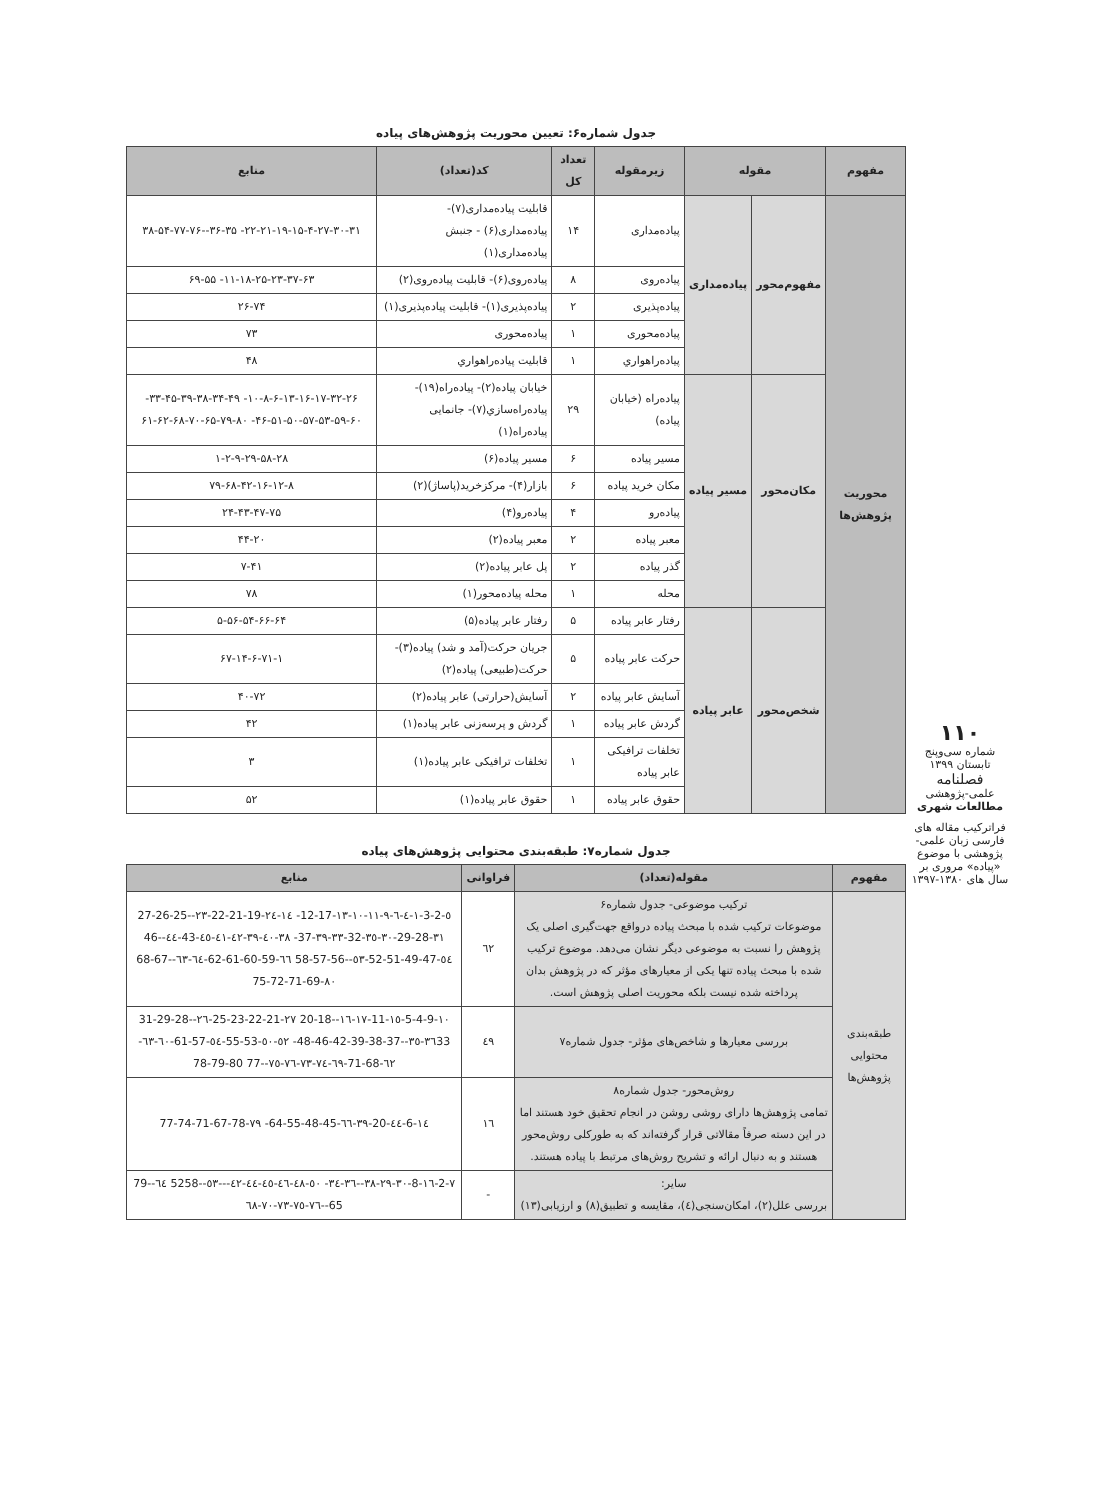جدول شماره۶: تعیین محوریت پژوهش‌های پیاده
| مفهوم | مقوله | | زیرمقوله | تعداد کل | کد(تعداد) | منابع |
| --- | --- | --- | --- | --- | --- | --- |
| محوریت پژوهش‌ها | مفهوم‌محور | پیاده‌مداری | پیاده‌مداری | ۱۴ | قابلیت پیاده‌مداری(۷)- پیاده‌مداری(۶) - جنبش پیاده‌مداری(۱) | ۲۲-۲۱-۱۹-۱۵-۴-۲۷-۳۰-۳۱- ۳۶-۳۵--۳۸-۵۴-۷۷-۷۶ |
| | | | پیاده‌روی | ۸ | پیاده‌روی(۶)- قابلیت پیاده‌روی(۲) | ۱۱-۱۸-۲۵-۲۳-۳۷-۶۳- ۶۹-۵۵ |
| | | | پیاده‌پذیری | ۲ | پیاده‌پذیری(۱)- قابلیت پیاده‌پذیری(۱) | ۲۶-۷۴ |
| | | | پیاده‌محوری | ۱ | پیاده‌محوری | ۷۳ |
| | | | پیاده‌راهواري | ۱ | قابلیت پیاده‌راهواري | ۴۸ |
| | مکان‌محور | مسیر پیاده | پیاده‌راه (خیابان پیاده) | ۲۹ | خیابان پیاده(۲)- پیاده‌راه(۱۹)- پیاده‌راه‌سازي(۷)- جانمایی پیاده‌راه(۱) | ۱۰-۸-۶-۱۳-۱۶-۱۷-۳۲-۲۶- ۳۳-۴۵-۳۹-۳۸-۳۴-۴۹- ۴۶-۵۱-۵۰-۵۷-۵۳-۵۹-۶۰- ۶۱-۶۲-۶۸-۷۰-۶۵-۷۹-۸۰ |
| | | | مسیر پیاده | ۶ | مسیر پیاده(۶) | ۱-۲-۹-۲۹-۵۸-۲۸ |
| | | | مکان خرید پیاده | ۶ | بازار(۴)- مرکزخرید(پاساژ)(۲) | ۷۹-۶۸-۴۲-۱۶-۱۲-۸ |
| | | | پیاده‌رو | ۴ | پیاده‌رو(۴) | ۲۴-۴۳-۴۷-۷۵ |
| | | | معبر پیاده | ۲ | معبر پیاده(۲) | ۴۴-۲۰ |
| | | | گذر پیاده | ۲ | پل عابر پیاده(۲) | ۷-۴۱ |
| | | | محله | ۱ | محله پیاده‌محور(۱) | ۷۸ |
| | شخص‌محور | عابر پیاده | رفتار عابر پیاده | ۵ | رفتار عابر پیاده(۵) | ۵-۵۶-۵۴-۶۶-۶۴ |
| | | | حرکت عابر پیاده | ۵ | جریان حرکت(آمد و شد) پیاده(۳)- حرکت(طبیعی) پیاده(۲) | ۶۷-۱۴-۶-۷۱-۱ |
| | | | آسایش عابر پیاده | ۲ | آسایش(حرارتی) عابر پیاده(۲) | ۴۰-۷۲ |
| | | | گردش عابر پیاده | ۱ | گردش و پرسه‌زنی عابر پیاده(۱) | ۴۲ |
| | | | تخلفات ترافیکی عابر پیاده | ۱ | تخلفات ترافیکی عابر پیاده(۱) | ۳ |
| | | | حقوق عابر پیاده | ۱ | حقوق عابر پیاده(۱) | ۵۲ |
جدول شماره۷: طبقه‌بندی محتوایی پژوهش‌های پیاده
| مفهوم | مقوله(تعداد) | فراوانی | منابع |
| --- | --- | --- | --- |
| طبقه‌بندی محتوایی پژوهش‌ها | ترکیب موضوعی- جدول شماره۶ موضوعات ترکیب شده با مبحث پیاده درواقع جهت‌گیری اصلی یک پژوهش را نسبت به موضوعی دیگر نشان می‌دهد. موضوع ترکیب شده با مبحث پیاده تنها یکی از معیارهای مؤثر که در پژوهش بدان پرداخته شده نیست بلکه محوریت اصلی پژوهش است. | ٦٢ | ٥-3-2-١-٤-٦-٩-١١-١٠-١٣-12-17- ١٤-٢٤-22-21-19-٢٣--27-26-25 ٣١-29-28-٣٠-٣٥-32-٣٣-٣٩-37- ٣٨-٤٠-٣٩-٤٢-٤١-٤٥-43-٤٤--46 ٥٤-52-51-49-47-٥٣--58-57-56 ٦٦-62-61-60-59-٦٤-٦٣--68-67 ٨٠-75-72-71-69 |
| | بررسی معیارها و شاخص‌های مؤثر- جدول شماره۷ | ٤٩ | ١٠-5-4-9-١٥-11-١٧-١٦--20-18 ٢٧-25-23-22-21-٢٦--31-29-28 ٣٦33-٣٥--48-46-42-39-38-37- ٥٢-٥٠-55-53-٥٤-61-57-٦٠-٦٣- ٦٢-71-68-٦٩-٧٤-٧٣-٧٦-٧٥--77 78-79-80 |
| | روش‌محور- جدول شماره۸ تمامی پژوهش‌ها دارای روشی روشن در انجام تحقیق خود هستند اما در این دسته صرفاً مقالاتی قرار گرفته‌اند که به طورکلی روش‌محور هستند و به دنبال ارائه و تشریح روش‌های مرتبط با پیاده هستند. | ١٦ | ١٤-6-٤٤-20-٣٩-٦٦-64-55-48-45- ٧٩-77-74-71-67-78 |
| | سایر: بررسی علل(۲)، امکان‌سنجی(٤)، مقایسه و تطبیق(۸) و ارزیابی(۱۳) | - | ٧-2-١٦-8-٣٠-٢٩-٣٨--٣٦-٣٤- ٥٠-٤٨-٤٦-٤٥-٤٤-٤٢---٥٣--5258 ٦٤-79-65--٧٦-٧٥-٧٣-٧٠-٦٨ |
۱۱۰
شماره سی‌وپنج
تابستان ۱۳۹۹
فصلنامه
علمی-پژوهشی
مطالعات شهری
فراترکیب مقاله های فارسی زبان علمی-پژوهشی با موضوع «پیاده» مروری بر سال های ۱۳۸۰-۱۳۹۷